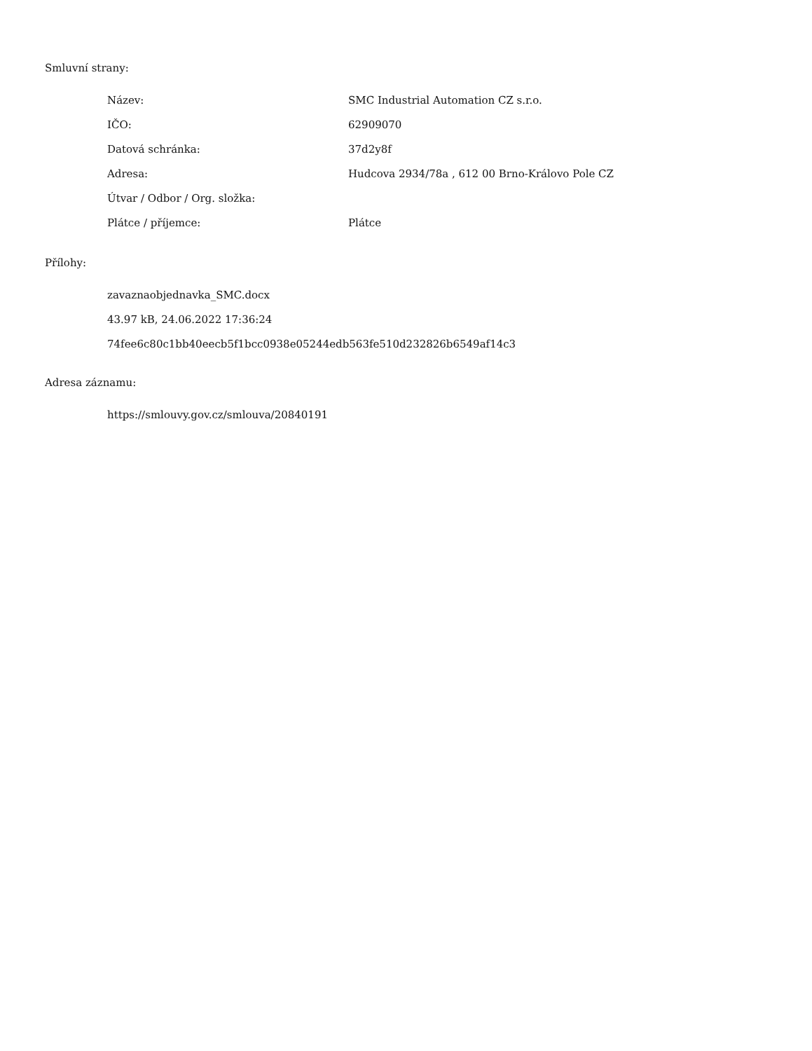Smluvní strany:
| Název: | SMC Industrial Automation CZ s.r.o. |
| IČO: | 62909070 |
| Datová schránka: | 37d2y8f |
| Adresa: | Hudcova 2934/78a , 612 00 Brno-Královo Pole CZ |
| Útvar / Odbor / Org. složka: | |
| Plátce / příjemce: | Plátce |
Přílohy:
zavaznaobjednavka_SMC.docx
43.97 kB, 24.06.2022 17:36:24
74fee6c80c1bb40eecb5f1bcc0938e05244edb563fe510d232826b6549af14c3
Adresa záznamu:
https://smlouvy.gov.cz/smlouva/20840191